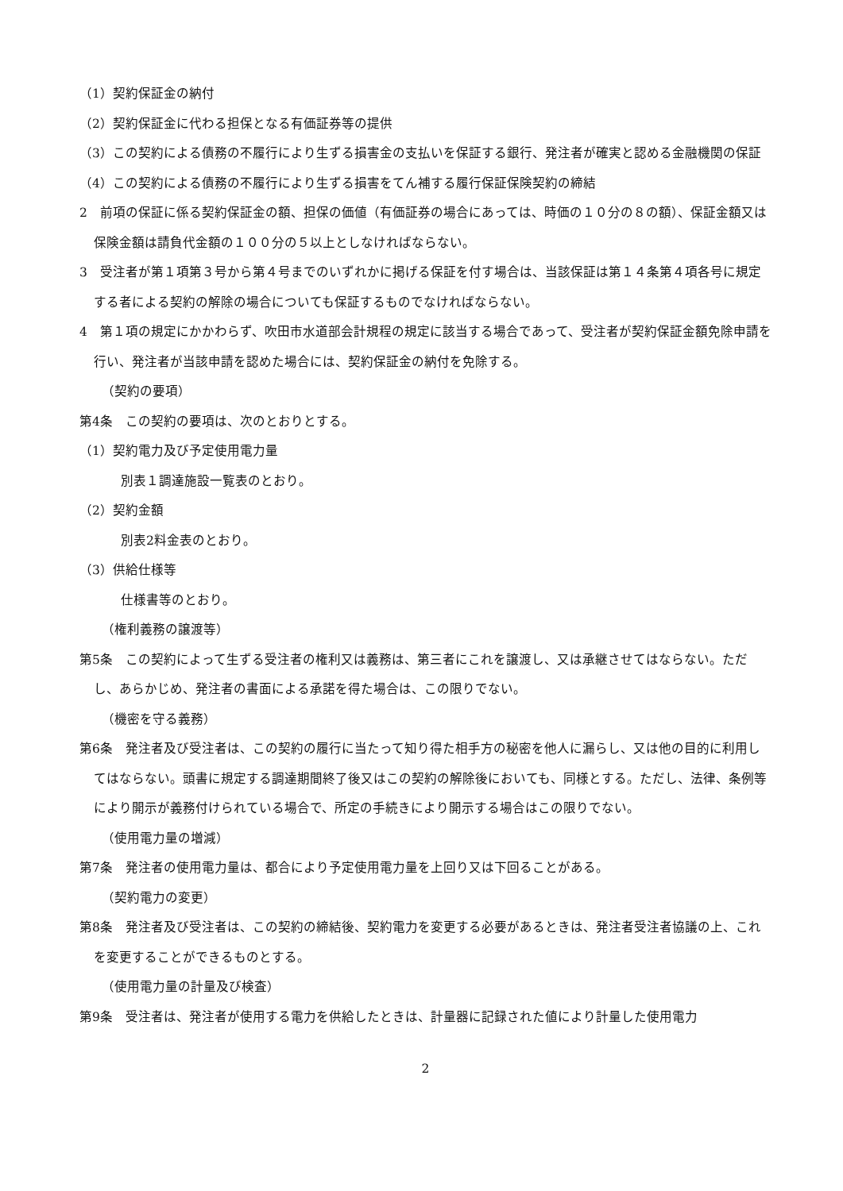（1）契約保証金の納付
（2）契約保証金に代わる担保となる有価証券等の提供
（3）この契約による債務の不履行により生ずる損害金の支払いを保証する銀行、発注者が確実と認める金融機関の保証
（4）この契約による債務の不履行により生ずる損害をてん補する履行保証保険契約の締結
2　前項の保証に係る契約保証金の額、担保の価値（有価証券の場合にあっては、時価の１０分の８の額）、保証金額又は保険金額は請負代金額の１００分の５以上としなければならない。
3　受注者が第１項第３号から第４号までのいずれかに掲げる保証を付す場合は、当該保証は第１４条第４項各号に規定する者による契約の解除の場合についても保証するものでなければならない。
4　第１項の規定にかかわらず、吹田市水道部会計規程の規定に該当する場合であって、受注者が契約保証金額免除申請を行い、発注者が当該申請を認めた場合には、契約保証金の納付を免除する。
（契約の要項）
第4条　この契約の要項は、次のとおりとする。
（1）契約電力及び予定使用電力量
別表１調達施設一覧表のとおり。
（2）契約金額
別表2料金表のとおり。
（3）供給仕様等
仕様書等のとおり。
（権利義務の譲渡等）
第5条　この契約によって生ずる受注者の権利又は義務は、第三者にこれを譲渡し、又は承継させてはならない。ただし、あらかじめ、発注者の書面による承諾を得た場合は、この限りでない。
（機密を守る義務）
第6条　発注者及び受注者は、この契約の履行に当たって知り得た相手方の秘密を他人に漏らし、又は他の目的に利用してはならない。頭書に規定する調達期間終了後又はこの契約の解除後においても、同様とする。ただし、法律、条例等により開示が義務付けられている場合で、所定の手続きにより開示する場合はこの限りでない。
（使用電力量の増減）
第7条　発注者の使用電力量は、都合により予定使用電力量を上回り又は下回ることがある。
（契約電力の変更）
第8条　発注者及び受注者は、この契約の締結後、契約電力を変更する必要があるときは、発注者受注者協議の上、これを変更することができるものとする。
（使用電力量の計量及び検査）
第9条　受注者は、発注者が使用する電力を供給したときは、計量器に記録された値により計量した使用電力
2